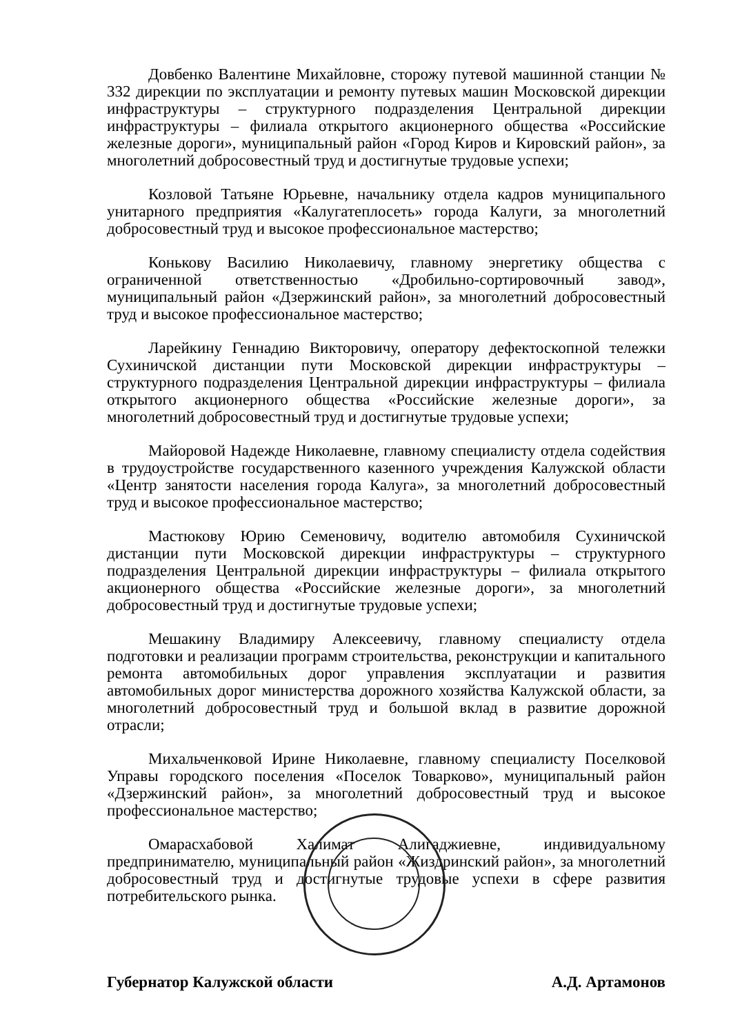Довбенко Валентине Михайловне, сторожу путевой машинной станции № 332 дирекции по эксплуатации и ремонту путевых машин Московской дирекции инфраструктуры – структурного подразделения Центральной дирекции инфраструктуры – филиала открытого акционерного общества «Российские железные дороги», муниципальный район «Город Киров и Кировский район», за многолетний добросовестный труд и достигнутые трудовые успехи;
Козловой Татьяне Юрьевне, начальнику отдела кадров муниципального унитарного предприятия «Калугатеплосеть» города Калуги, за многолетний добросовестный труд и высокое профессиональное мастерство;
Конькову Василию Николаевичу, главному энергетику общества с ограниченной ответственностью «Дробильно-сортировочный завод», муниципальный район «Дзержинский район», за многолетний добросовестный труд и высокое профессиональное мастерство;
Ларейкину Геннадию Викторовичу, оператору дефектоскопной тележки Сухиничской дистанции пути Московской дирекции инфраструктуры – структурного подразделения Центральной дирекции инфраструктуры – филиала открытого акционерного общества «Российские железные дороги», за многолетний добросовестный труд и достигнутые трудовые успехи;
Майоровой Надежде Николаевне, главному специалисту отдела содействия в трудоустройстве государственного казенного учреждения Калужской области «Центр занятости населения города Калуга», за многолетний добросовестный труд и высокое профессиональное мастерство;
Мастюкову Юрию Семеновичу, водителю автомобиля Сухиничской дистанции пути Московской дирекции инфраструктуры – структурного подразделения Центральной дирекции инфраструктуры – филиала открытого акционерного общества «Российские железные дороги», за многолетний добросовестный труд и достигнутые трудовые успехи;
Мешакину Владимиру Алексеевичу, главному специалисту отдела подготовки и реализации программ строительства, реконструкции и капитального ремонта автомобильных дорог управления эксплуатации и развития автомобильных дорог министерства дорожного хозяйства Калужской области, за многолетний добросовестный труд и большой вклад в развитие дорожной отрасли;
Михальченковой Ирине Николаевне, главному специалисту Поселковой Управы городского поселения «Поселок Товарково», муниципальный район «Дзержинский район», за многолетний добросовестный труд и высокое профессиональное мастерство;
Омарасхабовой Халимат Алигаджиевне, индивидуальному предпринимателю, муниципальный район «Жиздринский район», за многолетний добросовестный труд и достигнутые трудовые успехи в сфере развития потребительского рынка.
Губернатор Калужской области А.Д. Артамонов